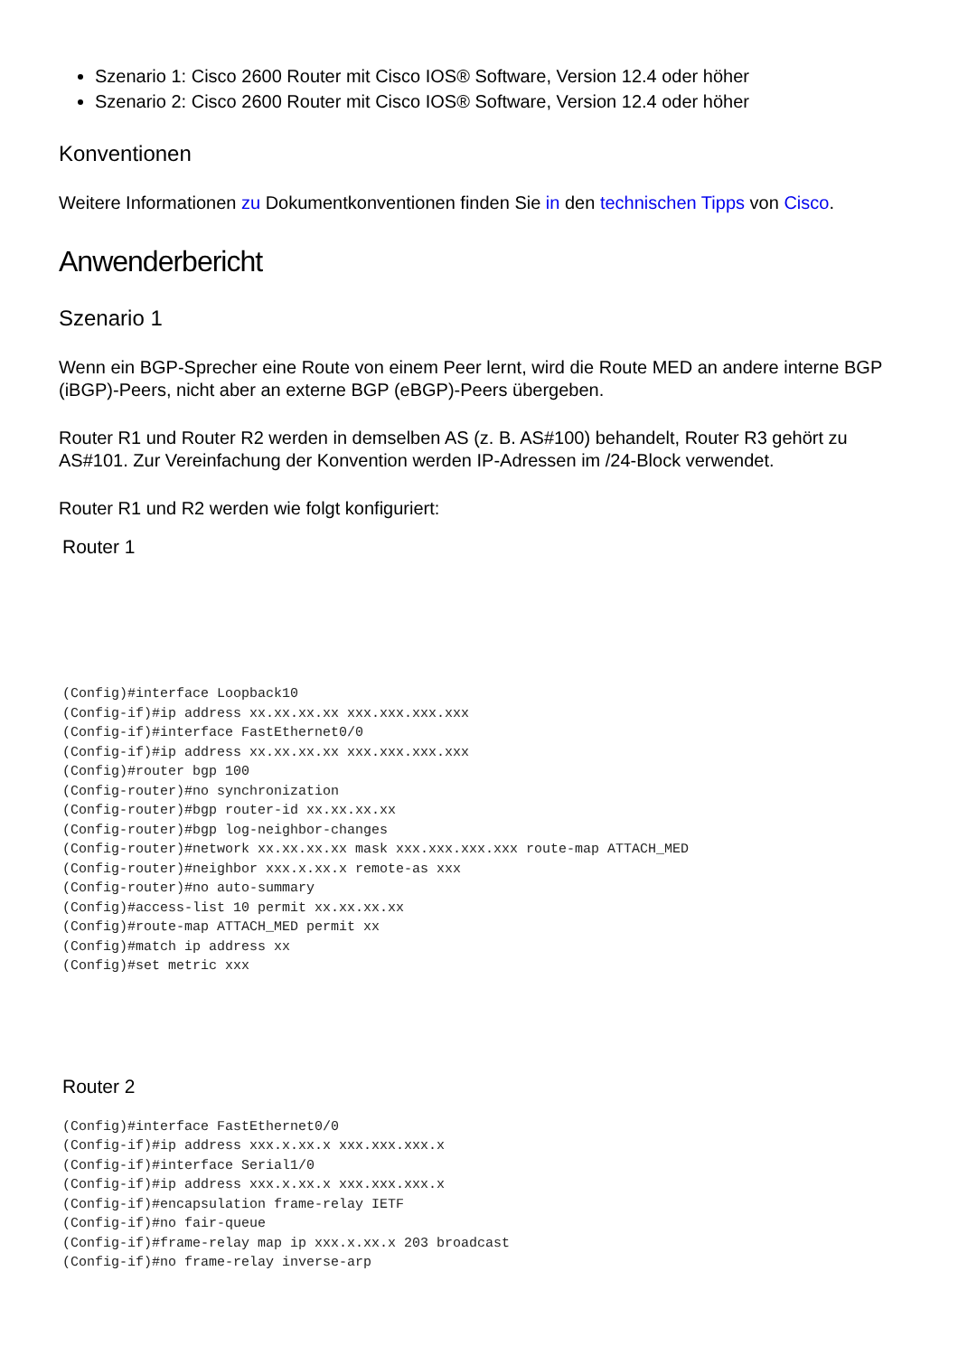Szenario 1: Cisco 2600 Router mit Cisco IOS® Software, Version 12.4 oder höher
Szenario 2: Cisco 2600 Router mit Cisco IOS® Software, Version 12.4 oder höher
Konventionen
Weitere Informationen zu Dokumentkonventionen finden Sie in den technischen Tipps von Cisco.
Anwenderbericht
Szenario 1
Wenn ein BGP-Sprecher eine Route von einem Peer lernt, wird die Route MED an andere interne BGP (iBGP)-Peers, nicht aber an externe BGP (eBGP)-Peers übergeben.
Router R1 und Router R2 werden in demselben AS (z. B. AS#100) behandelt, Router R3 gehört zu AS#101. Zur Vereinfachung der Konvention werden IP-Adressen im /24-Block verwendet.
Router R1 und R2 werden wie folgt konfiguriert:
Router 1
(Config)#interface Loopback10
(Config-if)#ip address xx.xx.xx.xx xxx.xxx.xxx.xxx
(Config-if)#interface FastEthernet0/0
(Config-if)#ip address xx.xx.xx.xx xxx.xxx.xxx.xxx
(Config)#router bgp 100
(Config-router)#no synchronization
(Config-router)#bgp router-id xx.xx.xx.xx
(Config-router)#bgp log-neighbor-changes
(Config-router)#network xx.xx.xx.xx mask xxx.xxx.xxx.xxx route-map ATTACH_MED
(Config-router)#neighbor xxx.x.xx.x remote-as xxx
(Config-router)#no auto-summary
(Config)#access-list 10 permit xx.xx.xx.xx
(Config)#route-map ATTACH_MED permit xx
(Config)#match ip address xx
(Config)#set metric xxx
Router 2
(Config)#interface FastEthernet0/0
(Config-if)#ip address xxx.x.xx.x xxx.xxx.xxx.x
(Config-if)#interface Serial1/0
(Config-if)#ip address xxx.x.xx.x xxx.xxx.xxx.x
(Config-if)#encapsulation frame-relay IETF
(Config-if)#no fair-queue
(Config-if)#frame-relay map ip xxx.x.xx.x 203 broadcast
(Config-if)#no frame-relay inverse-arp